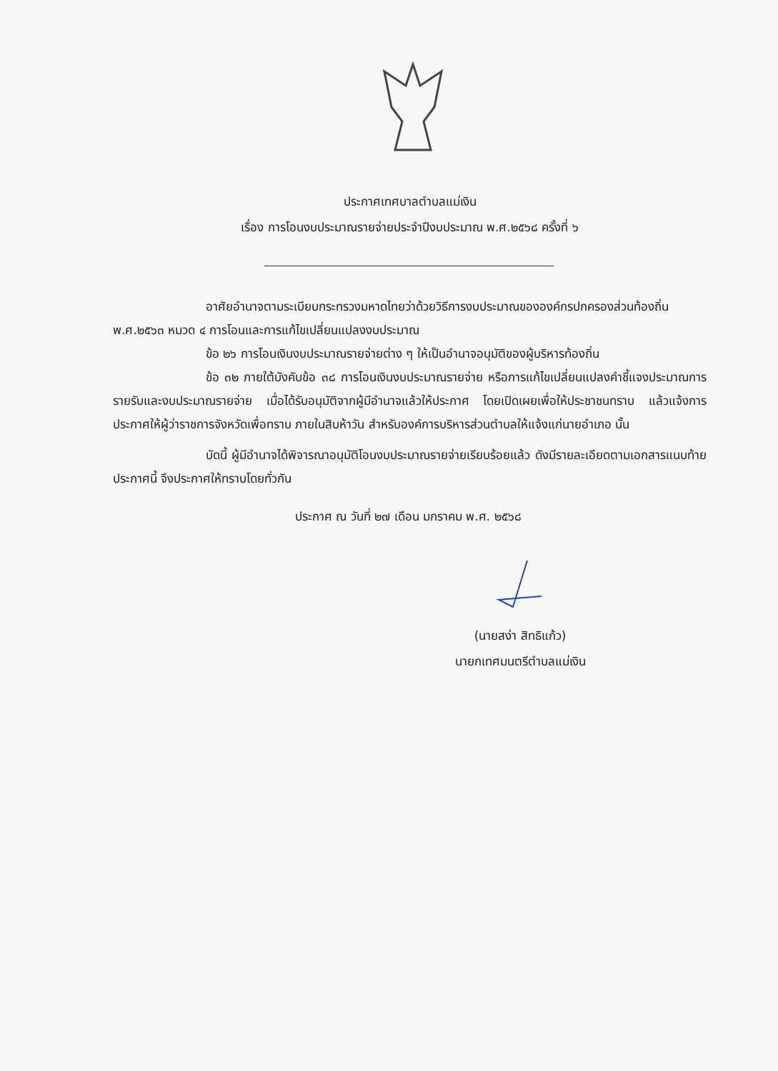ประกาศเทศบาลตำบลแม่เงิน
เรื่อง การโอนงบประมาณรายจ่ายประจำปีงบประมาณ พ.ศ.๒๕๖๘ ครั้งที่ ๖
อาศัยอำนาจตามระเบียบกระทรวงมหาดไทยว่าด้วยวิธีการงบประมาณขององค์กรปกครองส่วนท้องถิ่น พ.ศ.๒๕๖๓ หมวด ๔ การโอนและการแก้ไขเปลี่ยนแปลงงบประมาณ
ข้อ ๒๖ การโอนเงินงบประมาณรายจ่ายต่าง ๆ ให้เป็นอำนาจอนุมัติของผู้บริหารท้องถิ่น
ข้อ ๓๒ ภายใต้บังคับข้อ ๓๘ การโอนเงินงบประมาณรายจ่าย หรือการแก้ไขเปลี่ยนแปลงคำชี้แจงประมาณการรายรับและงบประมาณรายจ่าย เมื่อได้รับอนุมัติจากผู้มีอำนาจแล้วให้ประกาศ โดยเปิดเผยเพื่อให้ประชาชนทราบ แล้วแจ้งการประกาศให้ผู้ว่าราชการจังหวัดเพื่อทราบ ภายในสิบห้าวัน สำหรับองค์การบริหารส่วนตำบลให้แจ้งแก่นายอำเภอ นั้น
บัดนี้ ผู้มีอำนาจได้พิจารณาอนุมัติโอนงบประมาณรายจ่ายเรียบร้อยแล้ว ดังมีรายละเอียดตามเอกสารแนบท้ายประกาศนี้ จึงประกาศให้ทราบโดยทั่วกัน
ประกาศ ณ วันที่ ๒๗ เดือน มกราคม พ.ศ. ๒๕๖๘
(นายสง่า สิทธิแก้ว)
นายกเทศมนตรีตำบลแม่เงิน